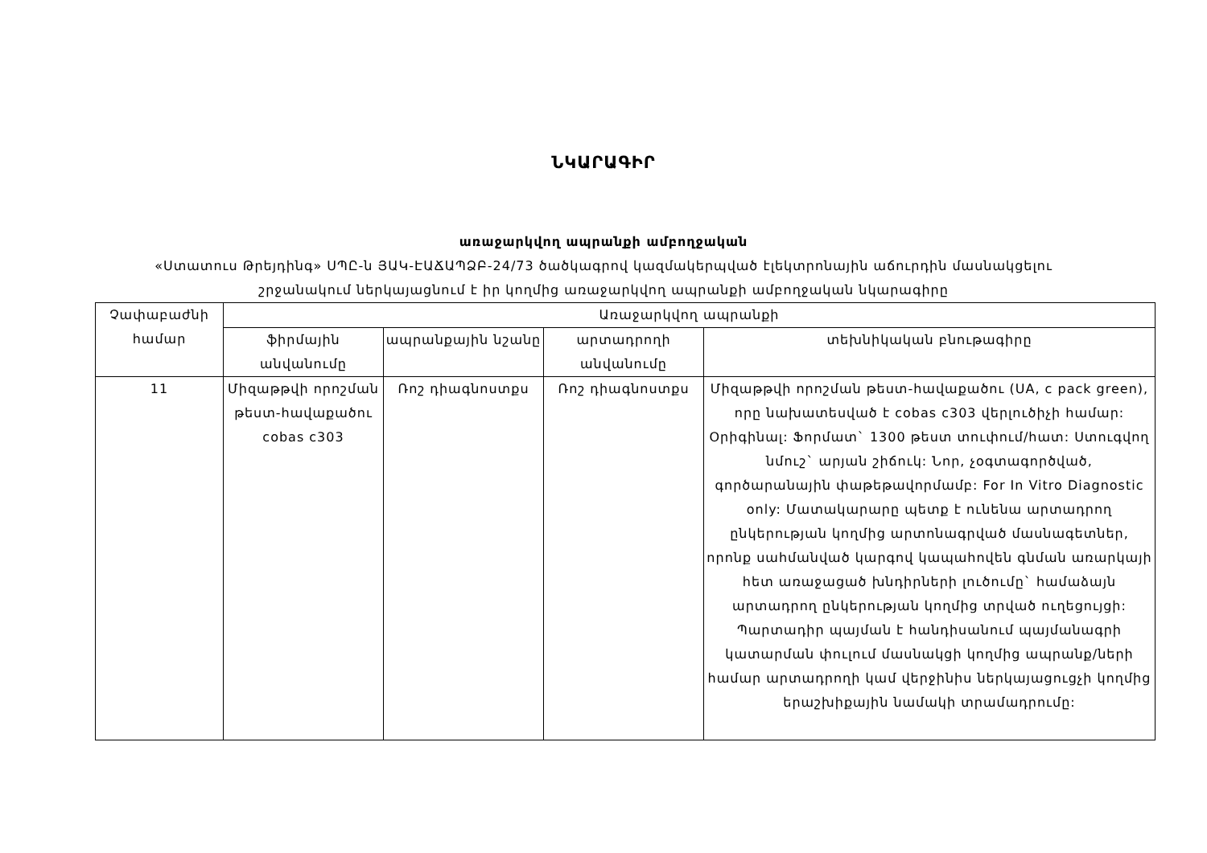ՆԿԱՐԱԳԻՐ
առաջարկվող ապրանքի ամբողջական
«Ստատուս Թրեյդինգ» ՍՊԸ-ն ՅԱԿ-ԷԱՃԱՊՁԲ-24/73 ծածկագրով կազմակերպված էլեկտրոնային աճուրդին մասնակցելու
շրջանակում ներկայացնում է իր կողմից առաջարկվող ապրանքի ամբողջական նկարագիրը
| Չափաբաժնի համար | Առաջարկվող ապրանքի | | | |
| --- | --- | --- | --- | --- |
| | ֆիրմային անվանումը | ապրանքային նշանը | արտադրողի անվանումը | տեխնիկական բնութագիրը |
| 11 | Միզաթթվի որոշման թեստ-հավաքածու cobas c303 | Ռոշ դիագնոստքս | Ռոշ դիագնոստքս | Միզաթթվի որոշման թեստ-հավաքածու (UA, c pack green), որը նախատեսված է cobas c303 վերլուծիչի համար: Օրիգինալ: Ֆորմատ` 1300 թեստ տուփում/հատ: Ստուգվող նմուշ` արյան շիճուկ: Նոր, չօգտագործված, գործարանային փաթեթավորմամբ: For In Vitro Diagnostic only: Մատակարարը պետք է ունենա արտադրող ընկերության կողմից արտոնագրված մասնագետներ, որոնք սահմանված կարգով կապահովեն գնման առարկայի հետ առաջացած խնդիրների լուծումը` համաձայն արտադրող ընկերության կողմից տրված ուղեցույցի: Պարտադիր պայման է հանդիսանում պայմանագրի կատարման փուլում մասնակցի կողմից ապրանք/ների համար արտադրողի կամ վերջինիս ներկայացուցչի կողմից երաշխիքային նամակի տրամադրումը: |